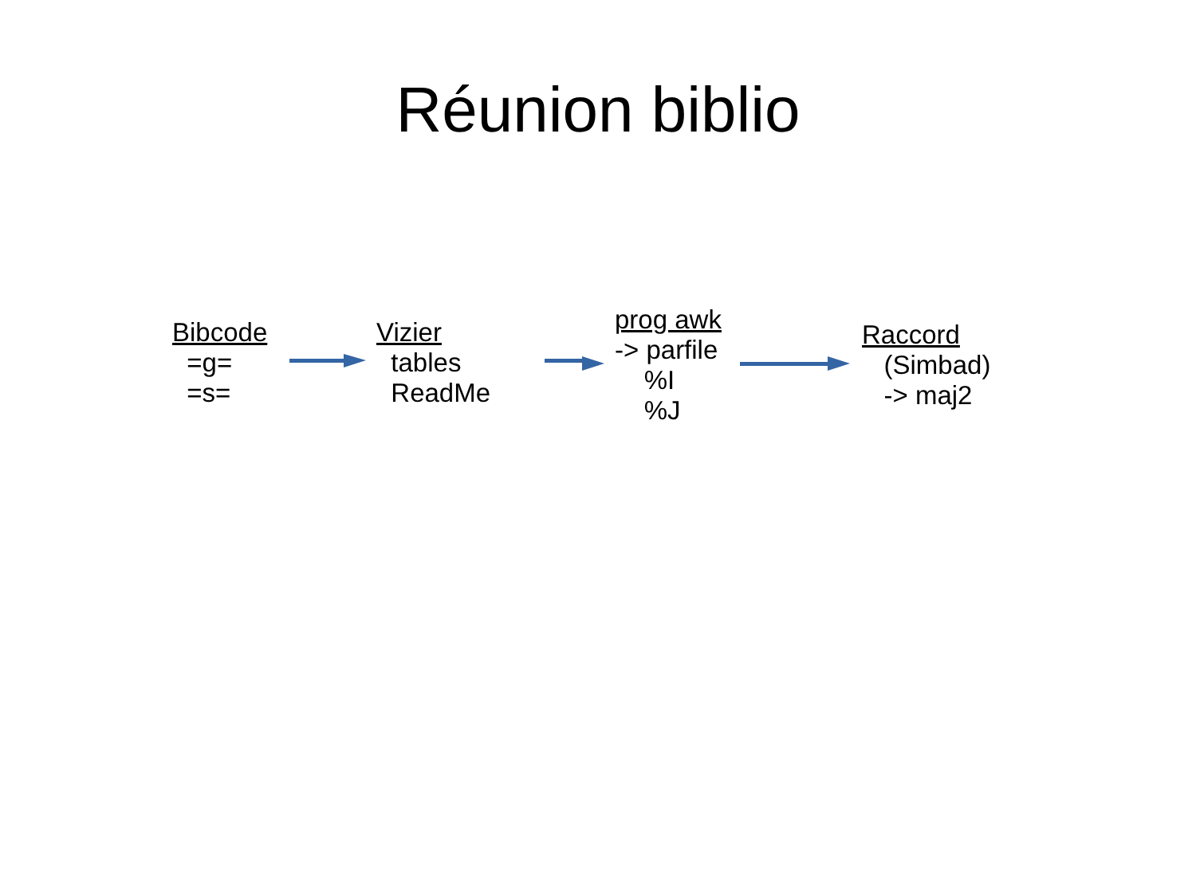Réunion biblio
Bibcode
=g=
=s=
Vizier
tables
ReadMe
prog awk
-> parfile
%I
%J
Raccord
(Simbad)
-> maj2